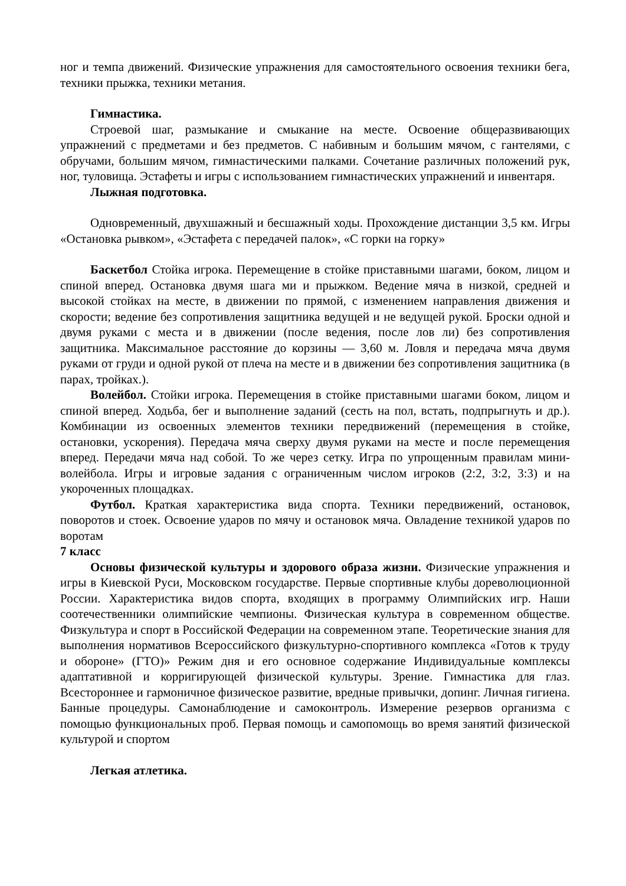ног и темпа движений. Физические упражнения для самостоятельного освоения техники бега, техники прыжка, техники метания.
Гимнастика.
Строевой шаг, размыкание и смыкание на месте. Освоение общеразвивающих упражнений с предметами и без предметов. С набивным и большим мячом, с гантелями, с обручами, большим мячом, гимнастическими палками. Сочетание различных положений рук, ног, туловища. Эстафеты и игры с использованием гимнастических упражнений и инвентаря.
Лыжная подготовка.
Одновременный, двухшажный и бесшажный ходы. Прохождение дистанции 3,5 км. Игры «Остановка рывком», «Эстафета с передачей палок», «С горки на горку»
Баскетбол Стойка игрока. Перемещение в стойке приставными шагами, боком, лицом и спиной вперед. Остановка двумя шага ми и прыжком. Ведение мяча в низкой, средней и высокой стойках на месте, в движении по прямой, с изменением направления движения и скорости; ведение без сопротивления защитника ведущей и не ведущей рукой. Броски одной и двумя руками с места и в движении (после ведения, после лов ли) без сопротивления защитника. Максимальное расстояние до корзины — 3,60 м. Ловля и передача мяча двумя руками от груди и одной рукой от плеча на месте и в движении без сопротивления защитника (в парах, тройках.).
Волейбол. Стойки игрока. Перемещения в стойке приставными шагами боком, лицом и спиной вперед. Ходьба, бег и выполнение заданий (сесть на пол, встать, подпрыгнуть и др.). Комбинации из освоенных элементов техники передвижений (перемещения в стойке, остановки, ускорения). Передача мяча сверху двумя руками на месте и после перемещения вперед. Передачи мяча над собой. То же через сетку. Игра по упрощенным правилам мини-волейбола. Игры и игровые задания с ограниченным числом игроков (2:2, 3:2, 3:3) и на укороченных площадках.
Футбол. Краткая характеристика вида спорта. Техники передвижений, остановок, поворотов и стоек. Освоение ударов по мячу и остановок мяча. Овладение техникой ударов по воротам
7 класс
Основы физической культуры и здорового образа жизни. Физические упражнения и игры в Киевской Руси, Московском государстве. Первые спортивные клубы дореволюционной России. Характеристика видов спорта, входящих в программу Олимпийских игр. Наши соотечественники олимпийские чемпионы. Физическая культура в современном обществе. Физкультура и спорт в Российской Федерации на современном этапе. Теоретические знания для выполнения нормативов Всероссийского физкультурно-спортивного комплекса «Готов к труду и обороне» (ГТО)» Режим дня и его основное содержание Индивидуальные комплексы адаптативной и корригирующей физической культуры. Зрение. Гимнастика для глаз. Всестороннее и гармоничное физическое развитие, вредные привычки, допинг. Личная гигиена. Банные процедуры. Самонаблюдение и самоконтроль. Измерение резервов организма с помощью функциональных проб. Первая помощь и самопомощь во время занятий физической культурой и спортом
Легкая атлетика.